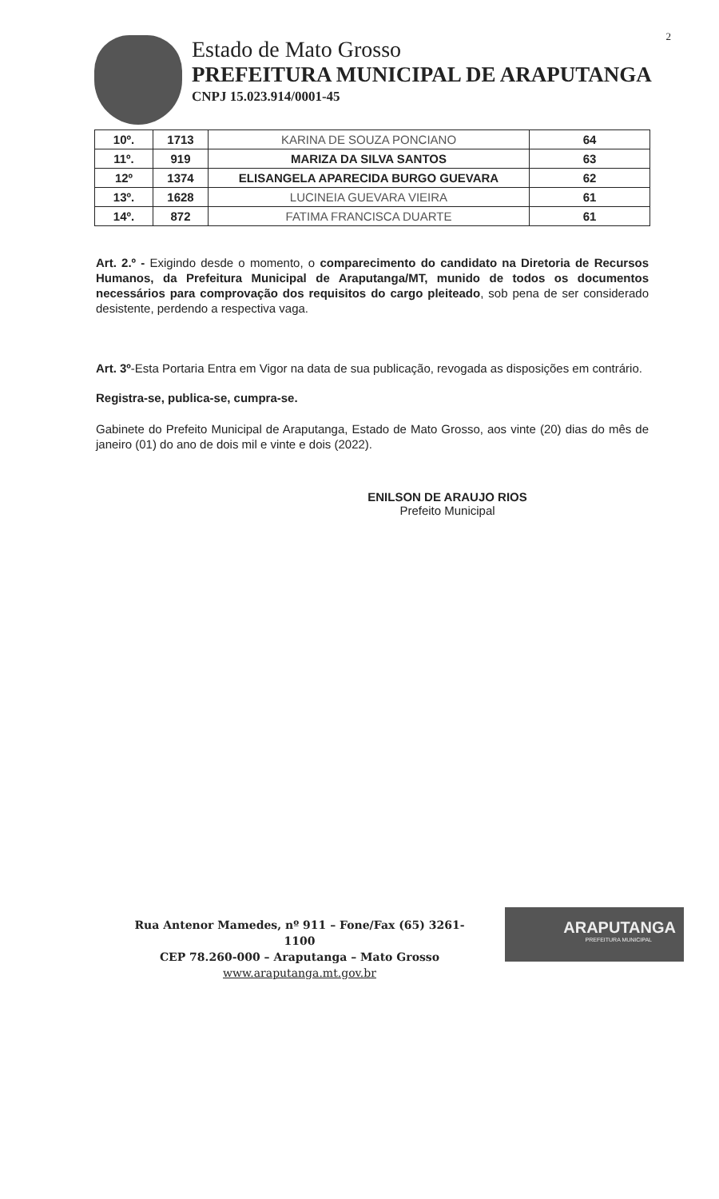2
Estado de Mato Grosso
PREFEITURA MUNICIPAL DE ARAPUTANGA
CNPJ 15.023.914/0001-45
| 10º. | 1713 | KARINA DE SOUZA PONCIANO | 64 |
| 11º. | 919 | MARIZA DA SILVA SANTOS | 63 |
| 12º | 1374 | ELISANGELA APARECIDA BURGO GUEVARA | 62 |
| 13º. | 1628 | LUCINEIA GUEVARA VIEIRA | 61 |
| 14º. | 872 | FATIMA FRANCISCA DUARTE | 61 |
Art. 2.º - Exigindo desde o momento, o comparecimento do candidato na Diretoria de Recursos Humanos, da Prefeitura Municipal de Araputanga/MT, munido de todos os documentos necessários para comprovação dos requisitos do cargo pleiteado, sob pena de ser considerado desistente, perdendo a respectiva vaga.
Art. 3º-Esta Portaria Entra em Vigor na data de sua publicação, revogada as disposições em contrário.
Registra-se, publica-se, cumpra-se.
Gabinete do Prefeito Municipal de Araputanga, Estado de Mato Grosso, aos vinte (20) dias do mês de janeiro (01) do ano de dois mil e vinte e dois (2022).
ENILSON DE ARAUJO RIOS
Prefeito Municipal
Rua Antenor Mamedes, nº 911 – Fone/Fax (65) 3261-1100
CEP 78.260-000 – Araputanga – Mato Grosso
www.araputanga.mt.gov.br
ARAPUTANGA
PREFEITURA MUNICIPAL